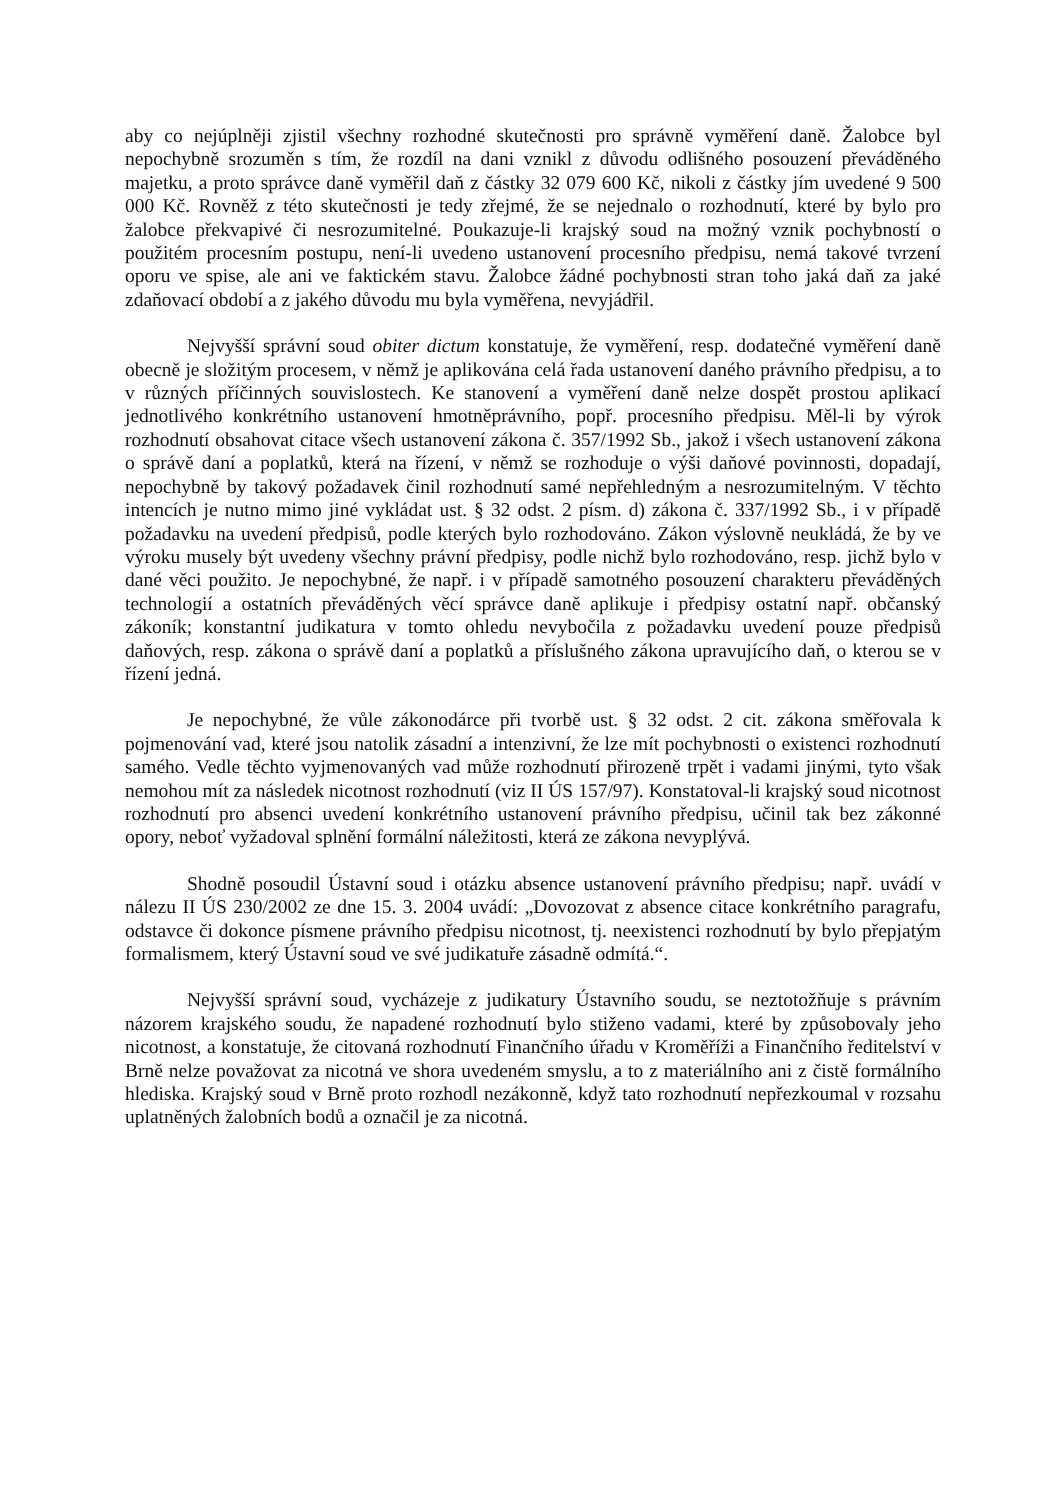aby co nejúplněji zjistil všechny rozhodné skutečnosti pro správně vyměření daně. Žalobce byl nepochybně srozuměn s tím, že rozdíl na dani vznikl z důvodu odlišného posouzení převáděného majetku, a proto správce daně vyměřil daň z částky 32 079 600 Kč, nikoli z částky jím uvedené 9 500 000 Kč. Rovněž z této skutečnosti je tedy zřejmé, že se nejednalo o rozhodnutí, které by bylo pro žalobce překvapivé či nesrozumitelné. Poukazuje-li krajský soud na možný vznik pochybností o použitém procesním postupu, není-li uvedeno ustanovení procesního předpisu, nemá takové tvrzení oporu ve spise, ale ani ve faktickém stavu. Žalobce žádné pochybnosti stran toho jaká daň za jaké zdaňovací období a z jakého důvodu mu byla vyměřena, nevyjádřil.
Nejvyšší správní soud obiter dictum konstatuje, že vyměření, resp. dodatečné vyměření daně obecně je složitým procesem, v němž je aplikována celá řada ustanovení daného právního předpisu, a to v různých příčinných souvislostech. Ke stanovení a vyměření daně nelze dospět prostou aplikací jednotlivého konkrétního ustanovení hmotněprávního, popř. procesního předpisu. Měl-li by výrok rozhodnutí obsahovat citace všech ustanovení zákona č. 357/1992 Sb., jakož i všech ustanovení zákona o správě daní a poplatků, která na řízení, v němž se rozhoduje o výši daňové povinnosti, dopadají, nepochybně by takový požadavek činil rozhodnutí samé nepřehledným a nesrozumitelným. V těchto intencích je nutno mimo jiné vykládat ust. § 32 odst. 2 písm. d) zákona č. 337/1992 Sb., i v případě požadavku na uvedení předpisů, podle kterých bylo rozhodováno. Zákon výslovně neukládá, že by ve výroku musely být uvedeny všechny právní předpisy, podle nichž bylo rozhodováno, resp. jichž bylo v dané věci použito. Je nepochybné, že např. i v případě samotného posouzení charakteru převáděných technologií a ostatních převáděných věcí správce daně aplikuje i předpisy ostatní např. občanský zákoník; konstantní judikatura v tomto ohledu nevybočila z požadavku uvedení pouze předpisů daňových, resp. zákona o správě daní a poplatků a příslušného zákona upravujícího daň, o kterou se v řízení jedná.
Je nepochybné, že vůle zákonodárce při tvorbě ust. § 32 odst. 2 cit. zákona směřovala k pojmenování vad, které jsou natolik zásadní a intenzivní, že lze mít pochybnosti o existenci rozhodnutí samého. Vedle těchto vyjmenovaných vad může rozhodnutí přirozeně trpět i vadami jinými, tyto však nemohou mít za následek nicotnost rozhodnutí (viz II ÚS 157/97). Konstatoval-li krajský soud nicotnost rozhodnutí pro absenci uvedení konkrétního ustanovení právního předpisu, učinil tak bez zákonné opory, neboť vyžadoval splnění formální náležitosti, která ze zákona nevyplývá.
Shodně posoudil Ústavní soud i otázku absence ustanovení právního předpisu; např. uvádí v nálezu II ÚS 230/2002 ze dne 15. 3. 2004 uvádí: „Dovozovat z absence citace konkrétního paragrafu, odstavce či dokonce písmene právního předpisu nicotnost, tj. neexistenci rozhodnutí by bylo přepjatým formalismem, který Ústavní soud ve své judikatuře zásadně odmítá.“.
Nejvyšší správní soud, vycházeje z judikatury Ústavního soudu, se neztotožňuje s právním názorem krajského soudu, že napadené rozhodnutí bylo stiženo vadami, které by způsobovaly jeho nicotnost, a konstatuje, že citovaná rozhodnutí Finančního úřadu v Kroměříži a Finančního ředitelství v Brně nelze považovat za nicotná ve shora uvedeném smyslu, a to z materiálního ani z čistě formálního hlediska. Krajský soud v Brně proto rozhodl nezákonně, když tato rozhodnutí nepřezkoumal v rozsahu uplatněných žalobních bodů a označil je za nicotná.